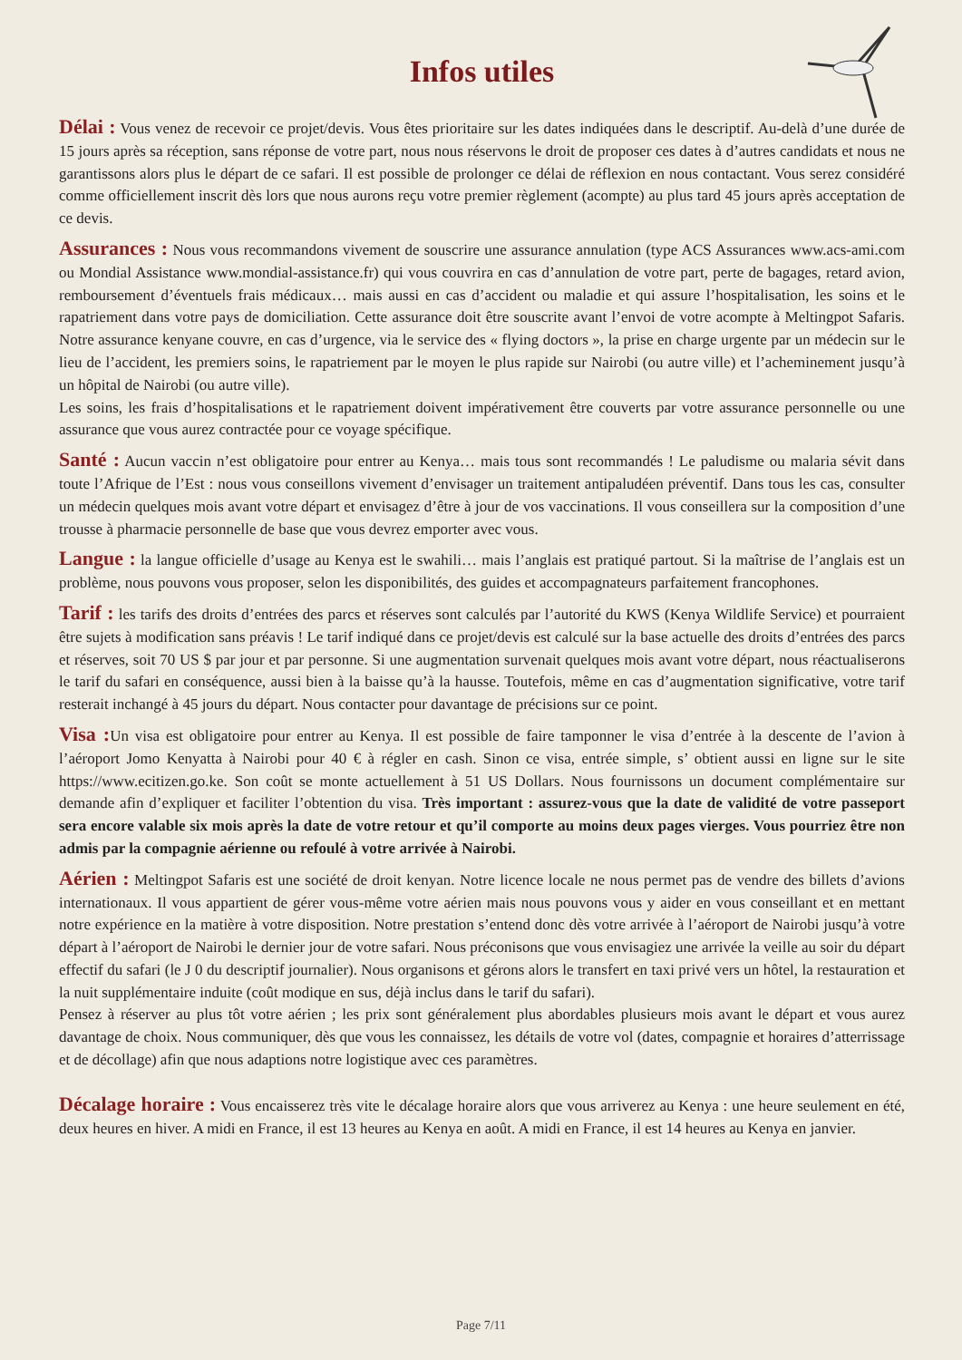Infos utiles
Délai : Vous venez de recevoir ce projet/devis. Vous êtes prioritaire sur les dates indiquées dans le descriptif. Au-delà d’une durée de 15 jours après sa réception, sans réponse de votre part, nous nous réservons le droit de proposer ces dates à d’autres candidats et nous ne garantissons alors plus le départ de ce safari. Il est possible de prolonger ce délai de réflexion en nous contactant. Vous serez considéré comme officiellement inscrit dès lors que nous aurons reçu votre premier règlement (acompte) au plus tard 45 jours après acceptation de ce devis.
Assurances : Nous vous recommandons vivement de souscrire une assurance annulation (type ACS Assurances www.acs-ami.com ou Mondial Assistance www.mondial-assistance.fr) qui vous couvrira en cas d’annulation de votre part, perte de bagages, retard avion, remboursement d’éventuels frais médicaux… mais aussi en cas d’accident ou maladie et qui assure l’hospitalisation, les soins et le rapatriement dans votre pays de domiciliation. Cette assurance doit être souscrite avant l’envoi de votre acompte à Meltingpot Safaris. Notre assurance kenyane couvre, en cas d’urgence, via le service des « flying doctors », la prise en charge urgente par un médecin sur le lieu de l’accident, les premiers soins, le rapatriement par le moyen le plus rapide sur Nairobi (ou autre ville) et l’acheminement jusqu’à un hôpital de Nairobi (ou autre ville).
Les soins, les frais d’hospitalisations et le rapatriement doivent impérativement être couverts par votre assurance personnelle ou une assurance que vous aurez contractée pour ce voyage spécifique.
Santé : Aucun vaccin n’est obligatoire pour entrer au Kenya… mais tous sont recommandés ! Le paludisme ou malaria sévit dans toute l’Afrique de l’Est : nous vous conseillons vivement d’envisager un traitement antipaludéen préventif. Dans tous les cas, consulter un médecin quelques mois avant votre départ et envisagez d’être à jour de vos vaccinations. Il vous conseillera sur la composition d’une trousse à pharmacie personnelle de base que vous devrez emporter avec vous.
Langue : la langue officielle d’usage au Kenya est le swahili… mais l’anglais est pratiqué partout. Si la maîtrise de l’anglais est un problème, nous pouvons vous proposer, selon les disponibilités, des guides et accompagnateurs parfaitement francophones.
Tarif : les tarifs des droits d’entrées des parcs et réserves sont calculés par l’autorité du KWS (Kenya Wildlife Service) et pourraient être sujets à modification sans préavis ! Le tarif indiqué dans ce projet/devis est calculé sur la base actuelle des droits d’entrées des parcs et réserves, soit 70 US $ par jour et par personne. Si une augmentation survenait quelques mois avant votre départ, nous réactualiserons le tarif du safari en conséquence, aussi bien à la baisse qu’à la hausse. Toutefois, même en cas d’augmentation significative, votre tarif resterait inchangé à 45 jours du départ. Nous contacter pour davantage de précisions sur ce point.
Visa : Un visa est obligatoire pour entrer au Kenya. Il est possible de faire tamponner le visa d’entrée à la descente de l’avion à l’aéroport Jomo Kenyatta à Nairobi pour 40 € à régler en cash. Sinon ce visa, entrée simple, s’ obtient aussi en ligne sur le site https://www.ecitizen.go.ke. Son coût se monte actuellement à 51 US Dollars. Nous fournissons un document complémentaire sur demande afin d’expliquer et faciliter l’obtention du visa. Très important : assurez-vous que la date de validité de votre passeport sera encore valable six mois après la date de votre retour et qu’il comporte au moins deux pages vierges. Vous pourriez être non admis par la compagnie aérienne ou refoulé à votre arrivée à Nairobi.
Aérien : Meltingpot Safaris est une société de droit kenyan. Notre licence locale ne nous permet pas de vendre des billets d’avions internationaux. Il vous appartient de gérer vous-même votre aérien mais nous pouvons vous y aider en vous conseillant et en mettant notre expérience en la matière à votre disposition. Notre prestation s’entend donc dès votre arrivée à l’aéroport de Nairobi jusqu’à votre départ à l’aéroport de Nairobi le dernier jour de votre safari. Nous préconisons que vous envisagiez une arrivée la veille au soir du départ effectif du safari (le J 0 du descriptif journalier). Nous organisons et gérons alors le transfert en taxi privé vers un hôtel, la restauration et la nuit supplémentaire induite (coût modique en sus, déjà inclus dans le tarif du safari).
Pensez à réserver au plus tôt votre aérien ; les prix sont généralement plus abordables plusieurs mois avant le départ et vous aurez davantage de choix. Nous communiquer, dès que vous les connaissez, les détails de votre vol (dates, compagnie et horaires d’atterrissage et de décollage) afin que nous adaptions notre logistique avec ces paramètres.
Décalage horaire : Vous encaisserez très vite le décalage horaire alors que vous arriverez au Kenya : une heure seulement en été, deux heures en hiver. A midi en France, il est 13 heures au Kenya en août. A midi en France, il est 14 heures au Kenya en janvier.
Page 7/11